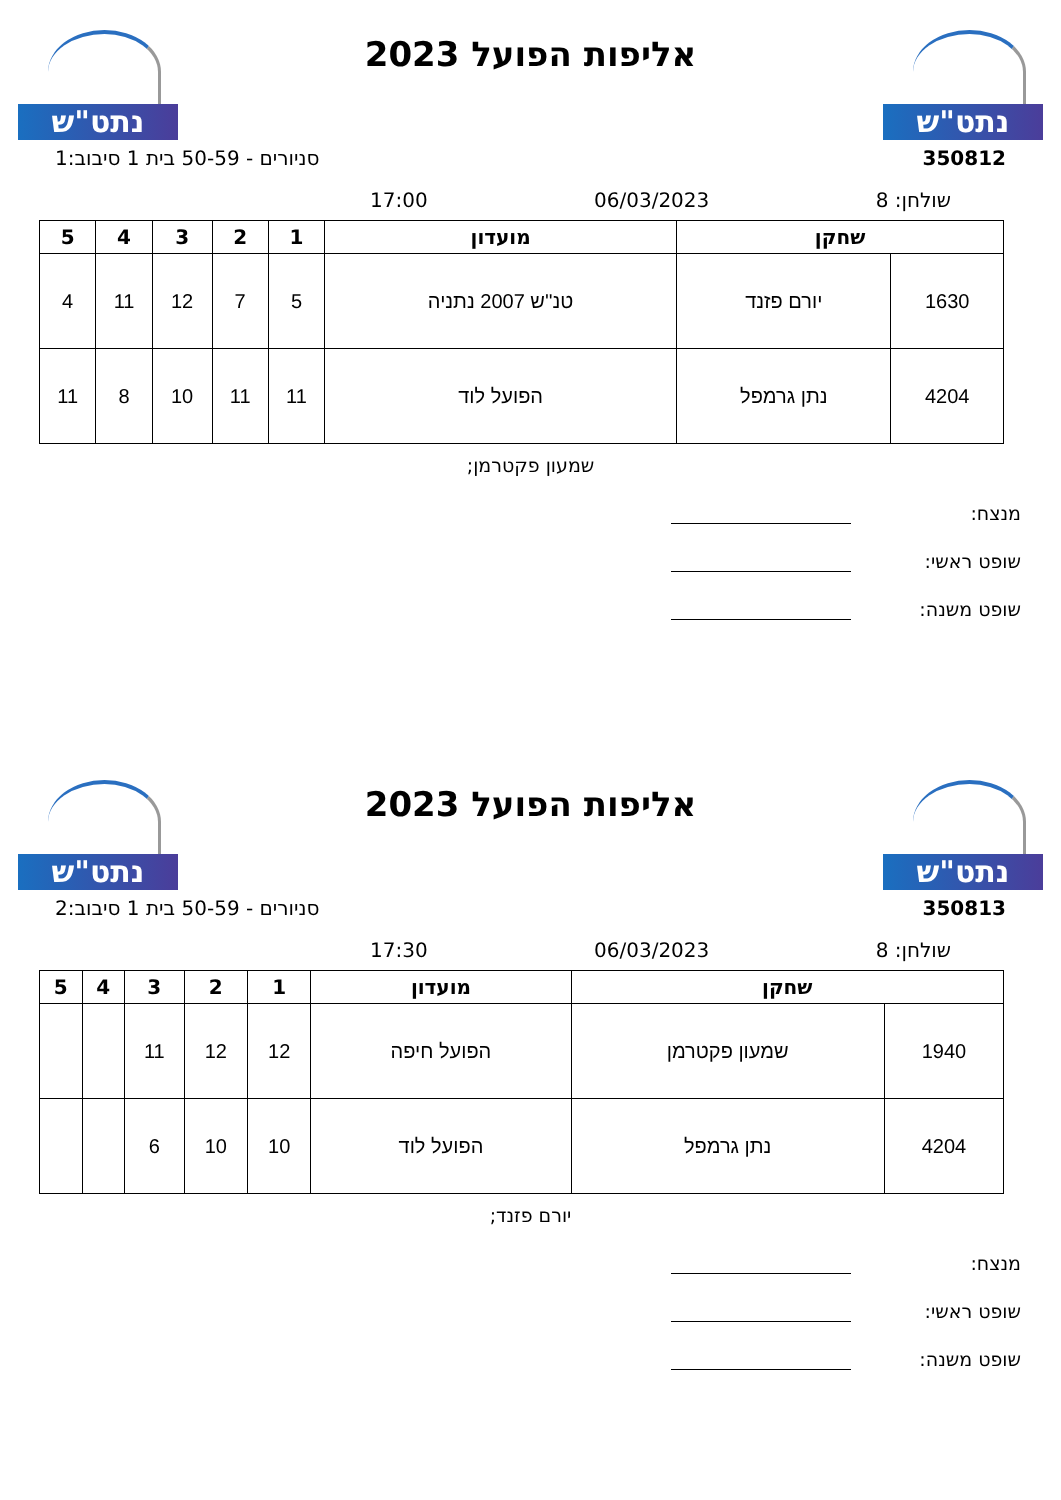נתט"ש
אליפות הפועל 2023
נתט"ש
350812 סניורים - 50-59 בית 1 סיבוב:1
שולחן: 8 06/03/2023 17:00
| שחקן | | מועדון | 1 | 2 | 3 | 4 | 5 |
| --- | --- | --- | --- | --- | --- | --- | --- |
| 1630 | יורם פזנד | טנ''ש 2007 נתניה | 5 | 7 | 12 | 11 | 4 |
| 4204 | נתן גרמפל | הפועל לוד | 11 | 11 | 10 | 8 | 11 |
שמעון פקטרמן;
מנצח:
שופט ראשי:
שופט משנה:
נתט"ש
אליפות הפועל 2023
נתט"ש
350813 סניורים - 50-59 בית 1 סיבוב:2
שולחן: 8 06/03/2023 17:30
| שחקן | | מועדון | 1 | 2 | 3 | 4 | 5 |
| --- | --- | --- | --- | --- | --- | --- | --- |
| 1940 | שמעון פקטרמן | הפועל חיפה | 12 | 12 | 11 | | |
| 4204 | נתן גרמפל | הפועל לוד | 10 | 10 | 6 | | |
יורם פזנד;
מנצח:
שופט ראשי:
שופט משנה: